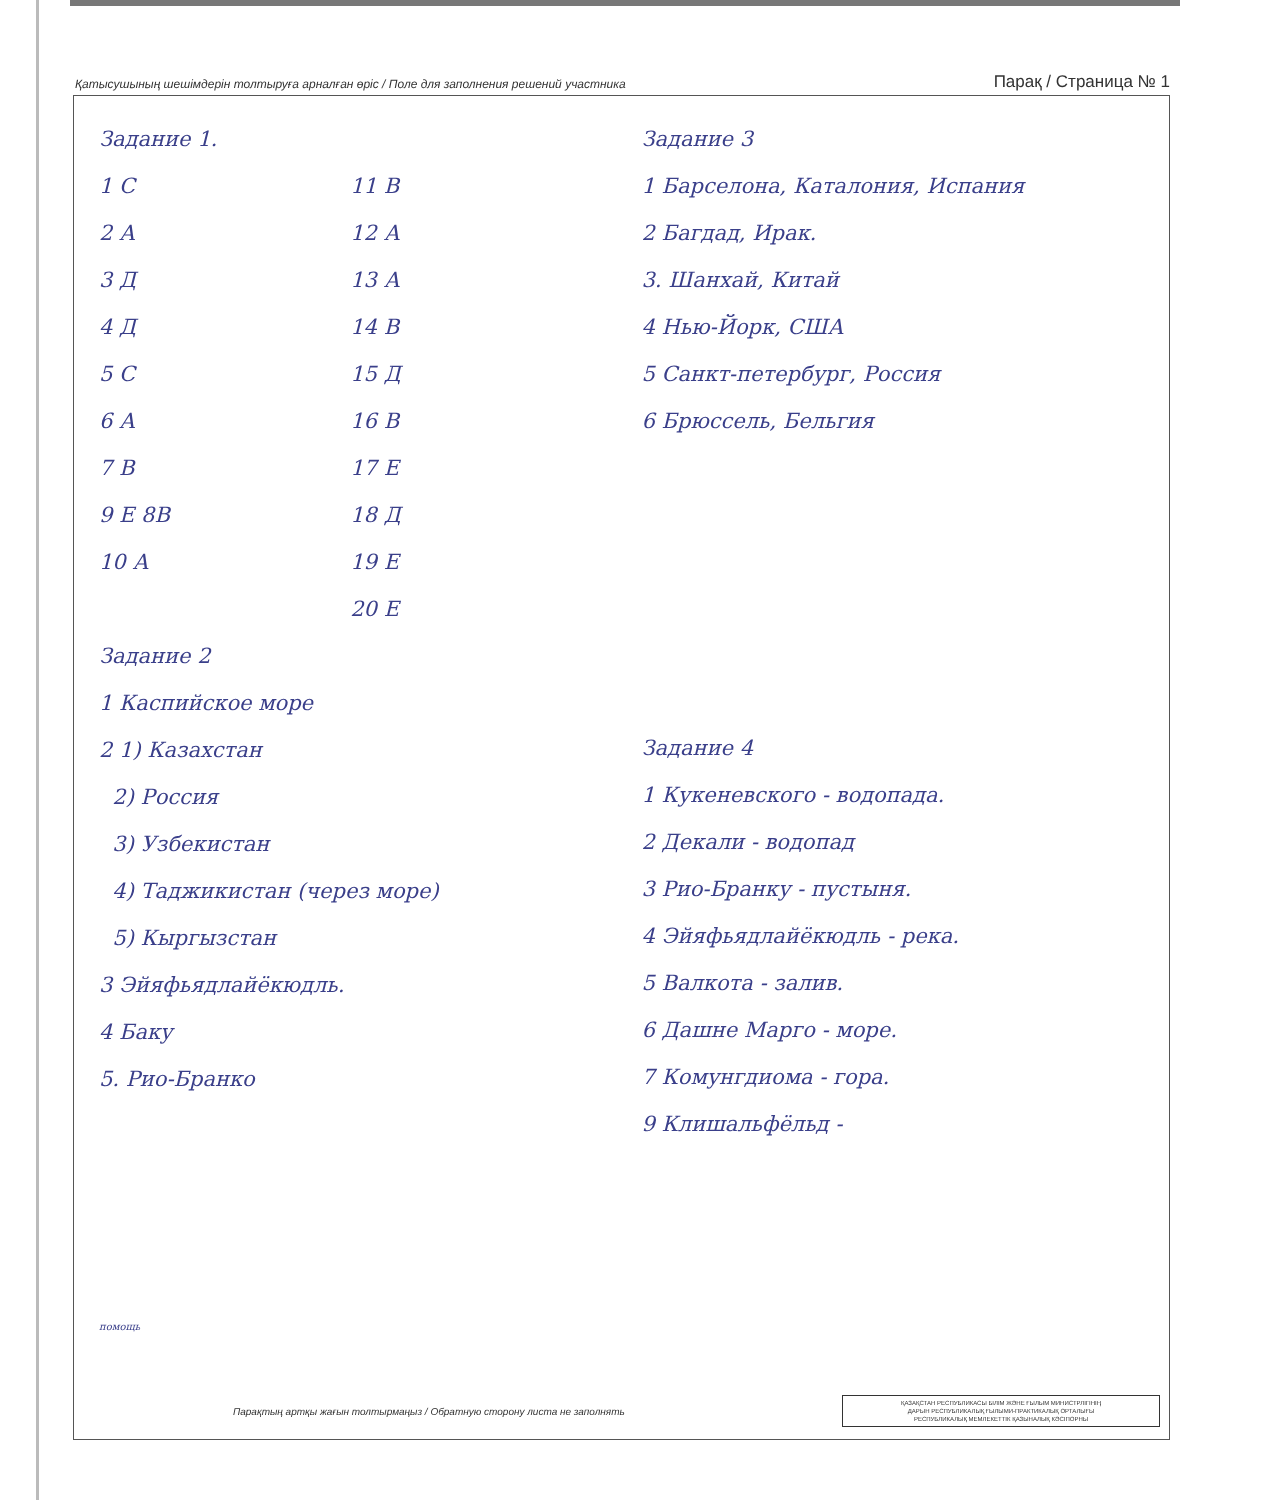Қатысушының шешімдерін толтыруға арналған өріс / Поле для заполнения решений участника Парақ / Страница № 1
Задание 1.
1 С
2 А
3 Д
4 Д
5 С
6 А
7 В
9 Е 8В
10 А
11 В
12 А
13 А
14 В
15 Д
16 В
17 Е
18 Д
19 Е
20 Е
Задание 2
1 Каспийское море
2 1) Казахстан
2) Россия
3) Узбекистан
4) Таджикистан (через море)
5) Кыргызстан
3 Эйяфьядлайёкюдль.
4 Баку
5. Рио-Бранко
помощь
Задание 3
1 Барселона, Каталония, Испания
2 Багдад, Ирак.
3. Шанхай, Китай
4 Нью-Йорк, США
5 Санкт-петербург, Россия
6 Брюссель, Бельгия
Задание 4
1 Кукеневского - водопада.
2 Декали - водопад
3 Рио-Бранку - пустыня.
4 Эйяфьядлайёкюдль - река.
5 Валкота - залив.
6 Дашне Марго - море.
7 Комунгдиома - гора.
9 Клишальфёльд -
Парақтың артқы жағын толтырмаңыз / Обратную сторону листа не заполнять
ҚАЗАҚСТАН РЕСПУБЛИКАСЫ БІЛІМ ЖӘНЕ ҒЫЛЫМ МИНИСТРЛІГІНІҢ
ДАРЫН РЕСПУБЛИКАЛЫҚ ҒЫЛЫМИ-ПРАКТИКАЛЫҚ ОРТАЛЫҒЫ
РЕСПУБЛИКАЛЫҚ МЕМЛЕКЕТТІК ҚАЗЫНАЛЫҚ КӘСІПОРНЫ